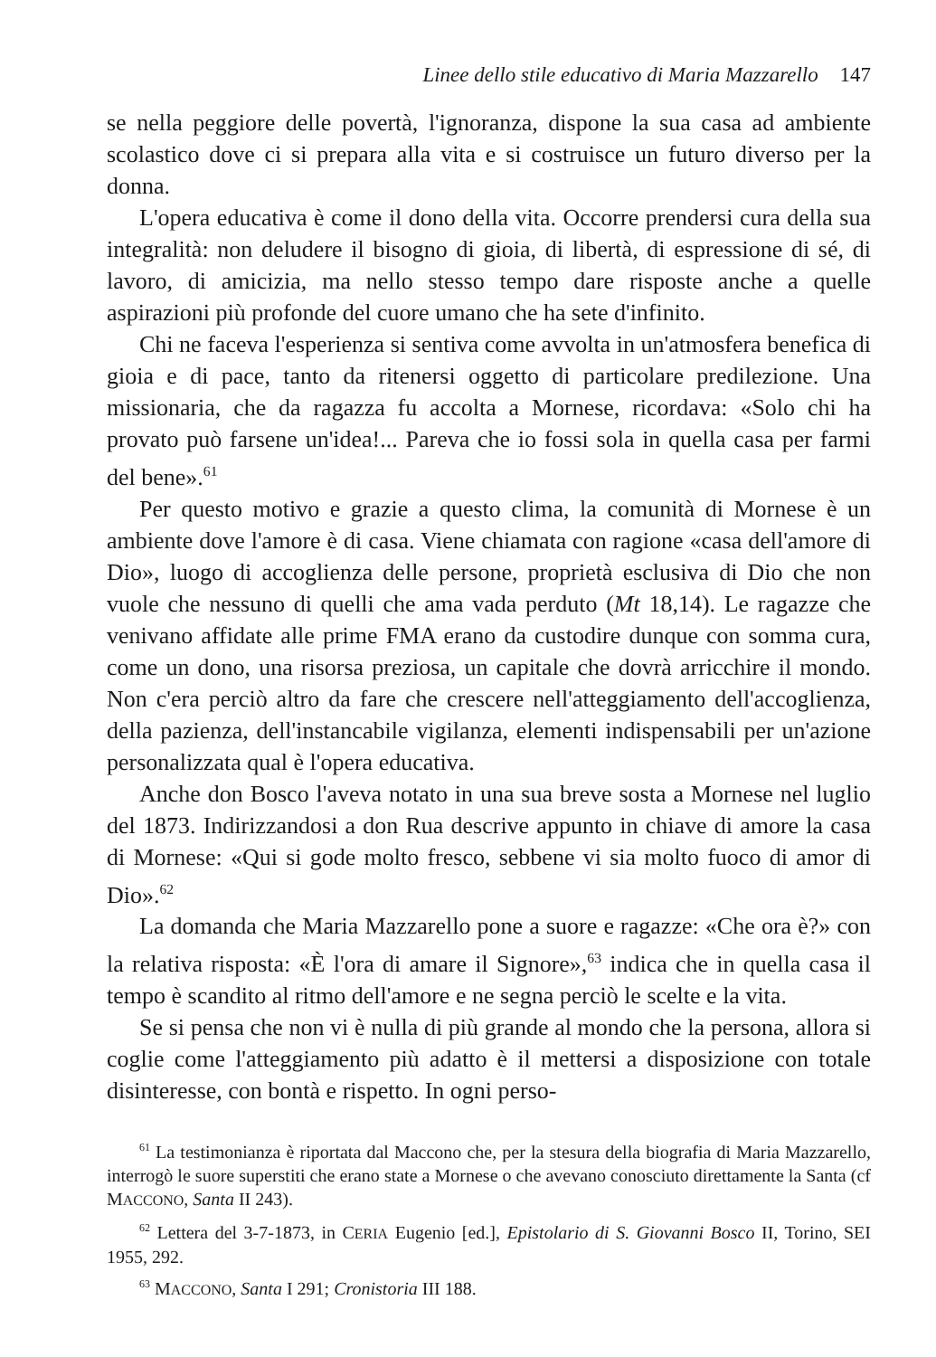Linee dello stile educativo di Maria Mazzarello 147
se nella peggiore delle povertà, l'ignoranza, dispone la sua casa ad ambiente scolastico dove ci si prepara alla vita e si costruisce un futuro diverso per la donna.
L'opera educativa è come il dono della vita. Occorre prendersi cura della sua integralità: non deludere il bisogno di gioia, di libertà, di espressione di sé, di lavoro, di amicizia, ma nello stesso tempo dare risposte anche a quelle aspirazioni più profonde del cuore umano che ha sete d'infinito.
Chi ne faceva l'esperienza si sentiva come avvolta in un'atmosfera benefica di gioia e di pace, tanto da ritenersi oggetto di particolare predilezione. Una missionaria, che da ragazza fu accolta a Mornese, ricordava: «Solo chi ha provato può farsene un'idea!... Pareva che io fossi sola in quella casa per farmi del bene».<sup>61</sup>
Per questo motivo e grazie a questo clima, la comunità di Mornese è un ambiente dove l'amore è di casa. Viene chiamata con ragione «casa dell'amore di Dio», luogo di accoglienza delle persone, proprietà esclusiva di Dio che non vuole che nessuno di quelli che ama vada perduto (Mt 18,14). Le ragazze che venivano affidate alle prime FMA erano da custodire dunque con somma cura, come un dono, una risorsa preziosa, un capitale che dovrà arricchire il mondo. Non c'era perciò altro da fare che crescere nell'atteggiamento dell'accoglienza, della pazienza, dell'instancabile vigilanza, elementi indispensabili per un'azione personalizzata qual è l'opera educativa.
Anche don Bosco l'aveva notato in una sua breve sosta a Mornese nel luglio del 1873. Indirizzandosi a don Rua descrive appunto in chiave di amore la casa di Mornese: «Qui si gode molto fresco, sebbene vi sia molto fuoco di amor di Dio».<sup>62</sup>
La domanda che Maria Mazzarello pone a suore e ragazze: «Che ora è?» con la relativa risposta: «È l'ora di amare il Signore»,<sup>63</sup> indica che in quella casa il tempo è scandito al ritmo dell'amore e ne segna perciò le scelte e la vita.
Se si pensa che non vi è nulla di più grande al mondo che la persona, allora si coglie come l'atteggiamento più adatto è il mettersi a disposizione con totale disinteresse, con bontà e rispetto. In ogni perso-
<sup>61</sup> La testimonianza è riportata dal Maccono che, per la stesura della biografia di Maria Mazzarello, interrogò le suore superstiti che erano state a Mornese o che avevano conosciuto direttamente la Santa (cf MACCONO, Santa II 243).
<sup>62</sup> Lettera del 3-7-1873, in CERIA Eugenio [ed.], Epistolario di S. Giovanni Bosco II, Torino, SEI 1955, 292.
<sup>63</sup> MACCONO, Santa I 291; Cronistoria III 188.